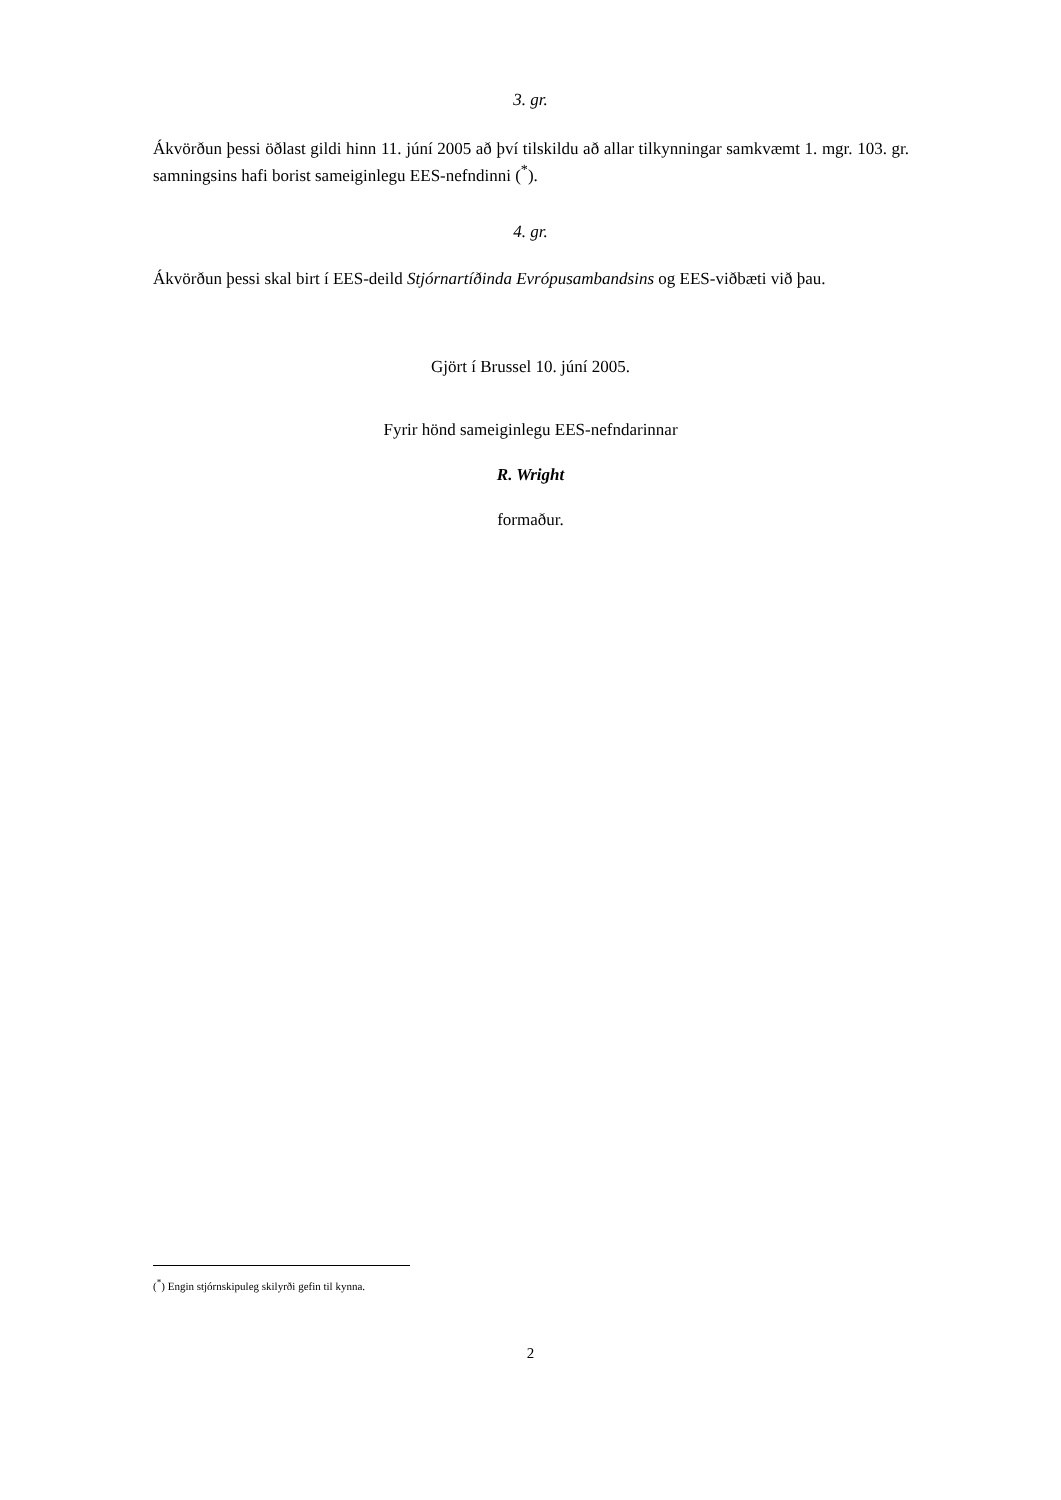3. gr.
Ákvörðun þessi öðlast gildi hinn 11. júní 2005 að því tilskildu að allar tilkynningar samkvæmt 1. mgr. 103. gr. samningsins hafi borist sameiginlegu EES-nefndinni (<sup>*</sup>).
4. gr.
Ákvörðun þessi skal birt í EES-deild Stjórnartíðinda Evrópusambandsins og EES-viðbæti við þau.
Gjört í Brussel 10. júní 2005.
Fyrir hönd sameiginlegu EES-nefndarinnar
R. Wright
formaður.
(<sup>*</sup>) Engin stjórnskipuleg skilyrði gefin til kynna.
2